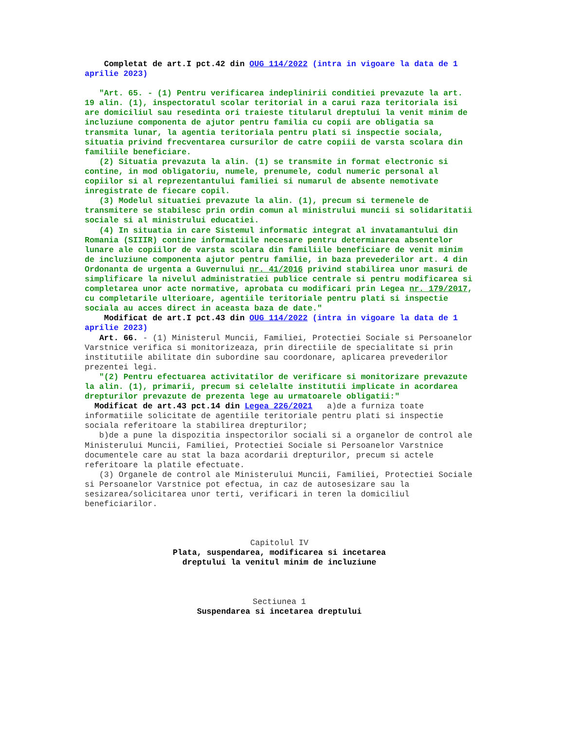Completat de art.I pct.42 din OUG 114/2022 (intra in vigoare la data de 1 aprilie 2023)
"Art. 65. - (1) Pentru verificarea indeplinirii conditiei prevazute la art. 19 alin. (1), inspectoratul scolar teritorial in a carui raza teritoriala isi are domiciliul sau resedinta ori traieste titularul dreptului la venit minim de incluziune componenta de ajutor pentru familia cu copii are obligatia sa transmita lunar, la agentia teritoriala pentru plati si inspectie sociala, situatia privind frecventarea cursurilor de catre copiii de varsta scolara din familiile beneficiare.
(2) Situatia prevazuta la alin. (1) se transmite in format electronic si contine, in mod obligatoriu, numele, prenumele, codul numeric personal al copiilor si al reprezentantului familiei si numarul de absente nemotivate inregistrate de fiecare copil.
(3) Modelul situatiei prevazute la alin. (1), precum si termenele de transmitere se stabilesc prin ordin comun al ministrului muncii si solidaritatii sociale si al ministrului educatiei.
(4) In situatia in care Sistemul informatic integrat al invatamantului din Romania (SIIIR) contine informatiile necesare pentru determinarea absentelor lunare ale copiilor de varsta scolara din familiile beneficiare de venit minim de incluziune componenta ajutor pentru familie, in baza prevederilor art. 4 din Ordonanta de urgenta a Guvernului nr. 41/2016 privind stabilirea unor masuri de simplificare la nivelul administratiei publice centrale si pentru modificarea si completarea unor acte normative, aprobata cu modificari prin Legea nr. 179/2017, cu completarile ulterioare, agentiile teritoriale pentru plati si inspectie sociala au acces direct in aceasta baza de date."
Modificat de art.I pct.43 din OUG 114/2022 (intra in vigoare la data de 1 aprilie 2023)
Art. 66. - (1) Ministerul Muncii, Familiei, Protectiei Sociale si Persoanelor Varstnice verifica si monitorizeaza, prin directiile de specialitate si prin institutiile abilitate din subordine sau coordonare, aplicarea prevederilor prezentei legi.
"(2) Pentru efectuarea activitatilor de verificare si monitorizare prevazute la alin. (1), primarii, precum si celelalte institutii implicate in acordarea drepturilor prevazute de prezenta lege au urmatoarele obligatii:"
Modificat de art.43 pct.14 din Legea 226/2021 a)de a furniza toate informatiile solicitate de agentiile teritoriale pentru plati si inspectie sociala referitoare la stabilirea drepturilor;
b)de a pune la dispozitia inspectorilor sociali si a organelor de control ale Ministerului Muncii, Familiei, Protectiei Sociale si Persoanelor Varstnice documentele care au stat la baza acordarii drepturilor, precum si actele referitoare la platile efectuate.
(3) Organele de control ale Ministerului Muncii, Familiei, Protectiei Sociale si Persoanelor Varstnice pot efectua, in caz de autosesizare sau la sesizarea/solicitarea unor terti, verificari in teren la domiciliul beneficiarilor.
Capitolul IV
Plata, suspendarea, modificarea si incetarea
dreptului la venitul minim de incluziune
Sectiunea 1
Suspendarea si incetarea dreptului